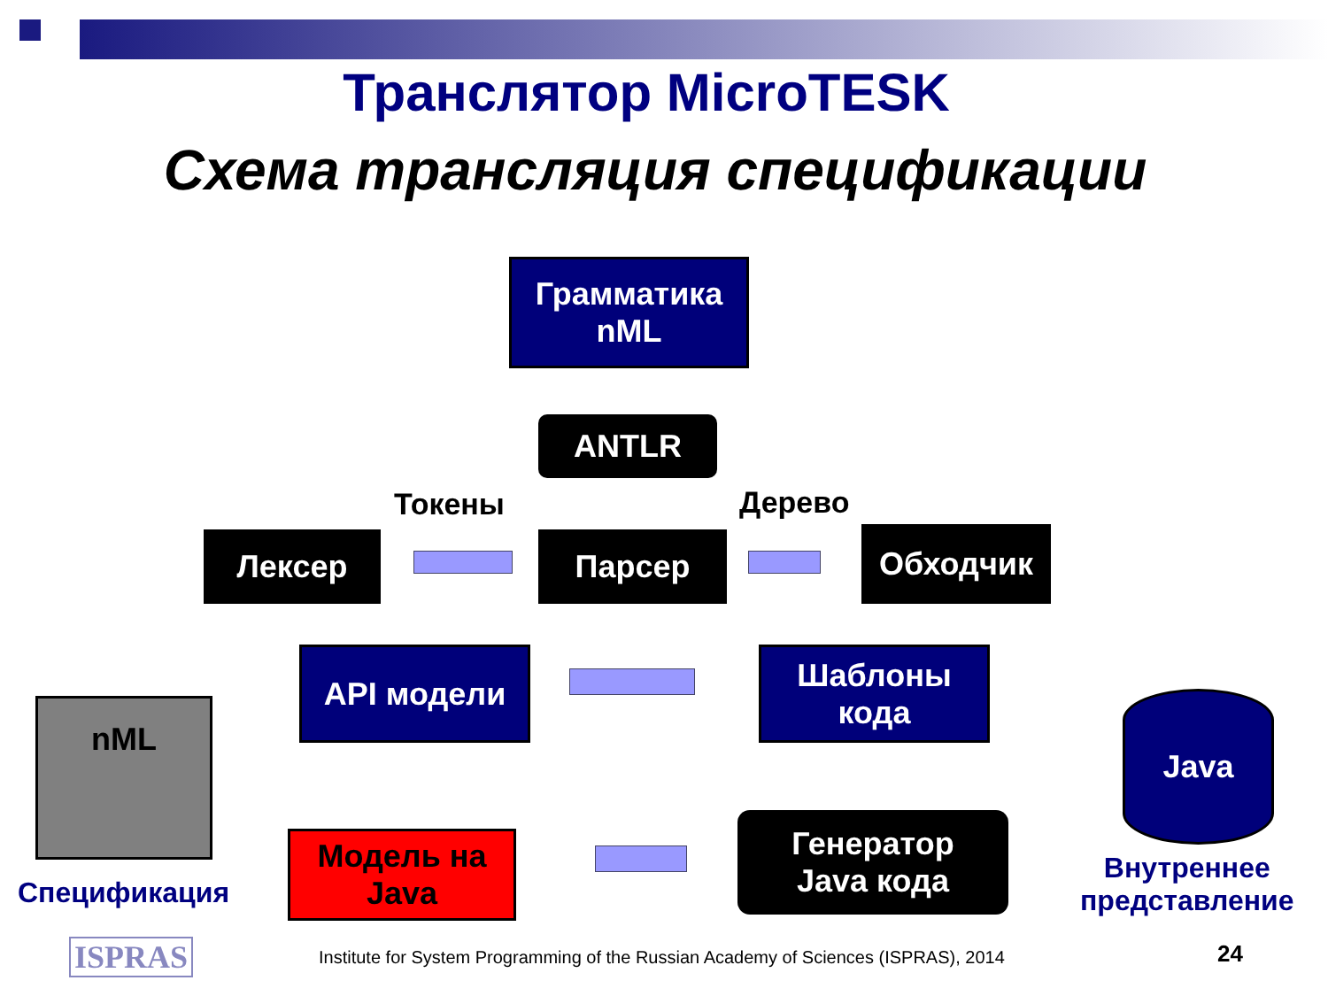Транслятор MicroTESK
Схема трансляция спецификации
Грамматика
nML
ANTLR
Токены Дерево
Лексер Парсер Обходчик
API модели
Шаблоны
кода
nML
Спецификация
Java
Внутреннее
представление
Модель на
Java
Генератор
Java кода
ISPRAS
Institute for System Programming of the Russian Academy of Sciences (ISPRAS), 2014
24